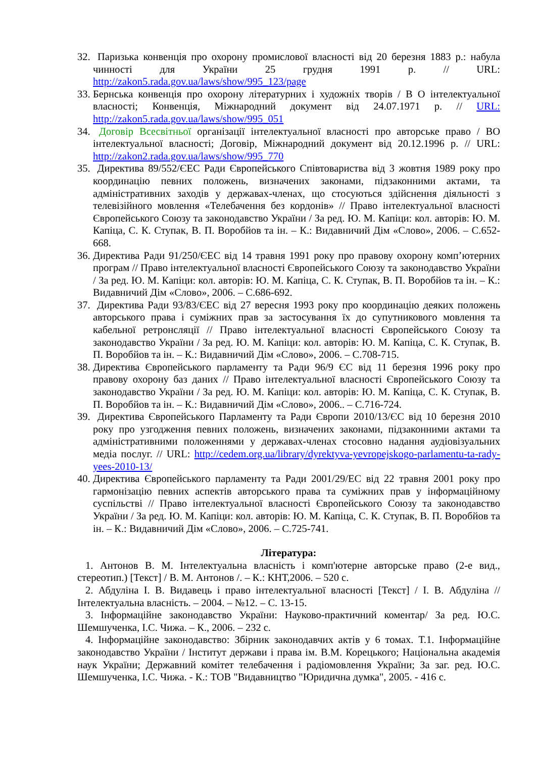32.
Паризька конвенція про охорону промислової власності від 20 березня 1883 р.: набула чинності для України 25 грудня 1991 р. // URL: http://zakon5.rada.gov.ua/laws/show/995_123/page
33.
Бернська конвенція про охорону літературних і художніх творів / В О інтелектуальної власності; Конвенція, Міжнародний документ від 24.07.1971 р. // URL: http://zakon5.rada.gov.ua/laws/show/995_051
34.
Договір Всесвітньої організації інтелектуальної власності про авторське право / ВО інтелектуальної власності; Договір, Міжнародний документ від 20.12.1996 р. // URL: http://zakon2.rada.gov.ua/laws/show/995_770
35.
Директива 89/552/ЄЕС Ради Європейського Співтовариства від 3 жовтня 1989 року про координацію певних положень, визначених законами, підзаконними актами, та адміністративних заходів у державах-членах, що стосуються здійснення діяльності з телевізійного мовлення «Телебачення без кордонів» // Право інтелектуальної власності Європейського Союзу та законодавство України / За ред. Ю. М. Капіци: кол. авторів: Ю. М. Капіца, С. К. Ступак, В. П. Воробйов та ін. – К.: Видавничий Дім «Слово», 2006. – С.652-668.
36.
Директива Ради 91/250/ЄЕС від 14 травня 1991 року про правову охорону комп’ютерних програм // Право інтелектуальної власності Європейського Союзу та законодавство України / За ред. Ю. М. Капіци: кол. авторів: Ю. М. Капіца, С. К. Ступак, В. П. Воробйов та ін. – К.: Видавничий Дім «Слово», 2006. – С.686-692.
37.
Директива Ради 93/83/ЄЕС від 27 вересня 1993 року про координацію деяких положень авторського права і суміжних прав за застосування їх до супутникового мовлення та кабельної ретронсляції // Право інтелектуальної власності Європейського Союзу та законодавство України / За ред. Ю. М. Капіци: кол. авторів: Ю. М. Капіца, С. К. Ступак, В. П. Воробйов та ін. – К.: Видавничий Дім «Слово», 2006. – С.708-715.
38.
Директива Європейського парламенту та Ради 96/9 ЄС від 11 березня 1996 року про правову охорону баз даних // Право інтелектуальної власності Європейського Союзу та законодавство України / За ред. Ю. М. Капіци: кол. авторів: Ю. М. Капіца, С. К. Ступак, В. П. Воробйов та ін. – К.: Видавничий Дім «Слово», 2006.. – С.716-724.
39.
Директива Європейського Парламенту та Ради Європи 2010/13/ЄС від 10 березня 2010 року про узгодження певних положень, визначених законами, підзаконними актами та адміністративними положеннями у державах-членах стосовно надання аудіовізуальних медіа послуг. // URL: http://cedem.org.ua/library/dyrektyva-yevropejskogo-parlamentu-ta-rady-yees-2010-13/
40.
Директива Європейського парламенту та Ради 2001/29/ЕС від 22 травня 2001 року про гармонізацію певних аспектів авторського права та суміжних прав у інформаційному суспільстві // Право інтелектуальної власності Європейського Союзу та законодавство України / За ред. Ю. М. Капіци: кол. авторів: Ю. М. Капіца, С. К. Ступак, В. П. Воробйов та ін. – К.: Видавничий Дім «Слово», 2006. – С.725-741.
Література:
1. Антонов В. М. Інтелектуальна власність і комп'ютерне авторське право (2-е вид., стереотип.) [Текст] / В. М. Антонов /. – К.: КНТ,2006. – 520 с.
2. Абдуліна І. В. Видавець і право інтелектуальної власності [Текст] / І. В. Абдуліна // Інтелектуальна власність. – 2004. – №12. – С. 13-15.
3. Інформаційне законодавство України: Науково-практичний коментар/ За ред. Ю.С. Шемшученка, І.С. Чижа. – К., 2006. – 232 с.
4. Інформаційне законодавство: Збірник законодавчих актів у 6 томах. Т.1. Інформаційне законодавство України / Інститут держави і права ім. В.М. Корецького; Національна академія наук України; Державний комітет телебачення і радіомовлення України; За заг. ред. Ю.С. Шемшученка, І.С. Чижа. - К.: ТОВ "Видавництво "Юридична думка", 2005. - 416 с.